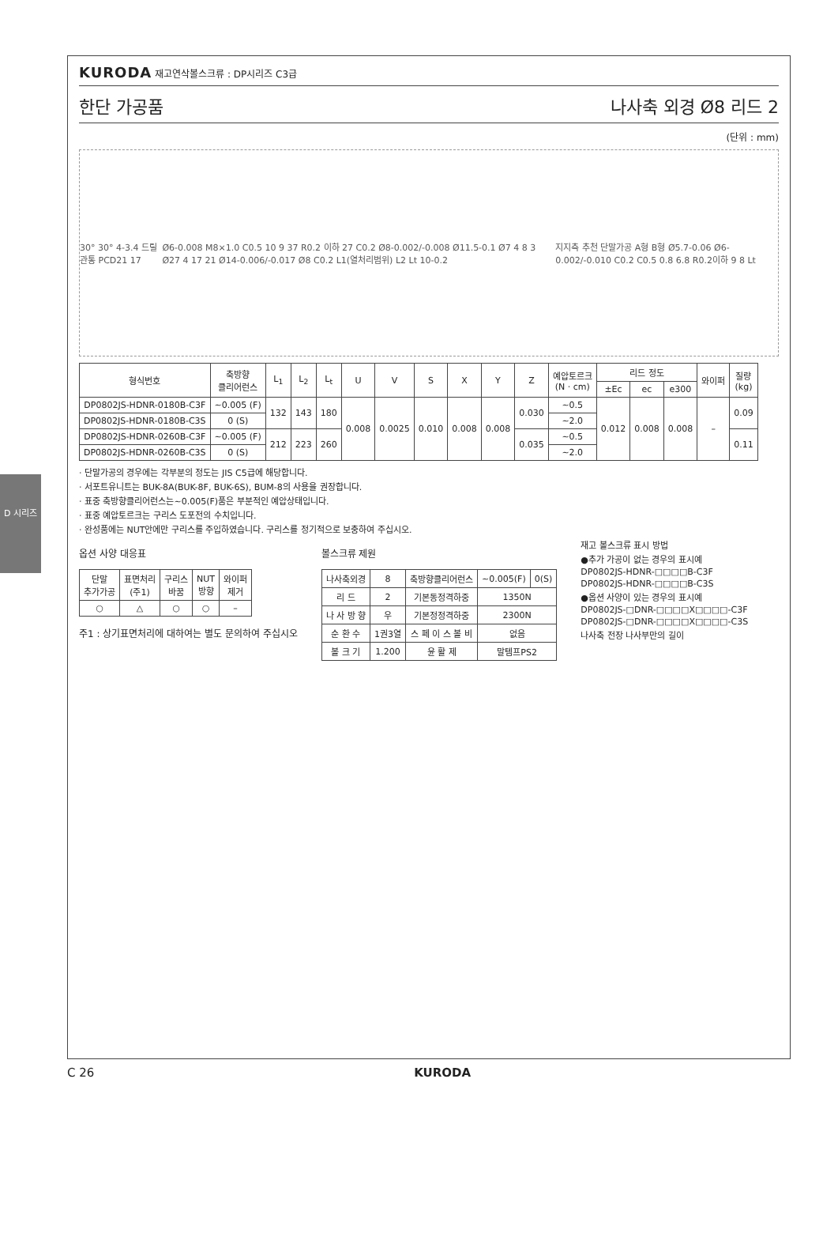D 시리즈
KURODA 재고연삭볼스크류 : DP시리즈 C3급
한단 가공품 나사축 외경 Ø8 리드 2
(단위 : mm)
30° 30° 4-3.4 드릴관통 PCD21 17
Ø6-0.008 M8×1.0 C0.5 10 9 37 R0.2 이하 27 C0.2 Ø8-0.002/-0.008 Ø11.5-0.1 Ø7 4 8 3 Ø27 4 17 21 Ø14-0.006/-0.017 Ø8 C0.2 L1(열처리범위) L2 Lt 10-0.2
지지측 추천 단말가공 A형 B형 Ø5.7-0.06 Ø6-0.002/-0.010 C0.2 C0.5 0.8 6.8 R0.2이하 9 8 Lt
| 형식번호 | 축방향 클리어런스 | L<sub>1</sub> | L<sub>2</sub> | L<sub>t</sub> | U | V | S | X | Y | Z | 예압토르크 (N · cm) | 리드 정도 | | | 와이퍼 | 질량 (kg) |
| --- | --- | --- | --- | --- | --- | --- | --- | --- | --- | --- | --- | --- | --- | --- | --- | --- |
| | | | | | | | | | | | | ±Ec | ec | e300 | | |
| DP0802JS-HDNR-0180B-C3F | ~0.005 (F) | 132 | 143 | 180 | 0.008 | 0.0025 | 0.010 | 0.008 | 0.008 | 0.030 | ~0.5 | 0.012 | 0.008 | 0.008 | – | 0.09 |
| DP0802JS-HDNR-0180B-C3S | 0 (S) | | | | | | | | | | ~2.0 | | | | | |
| DP0802JS-HDNR-0260B-C3F | ~0.005 (F) | 212 | 223 | 260 | | | | | | 0.035 | ~0.5 | | | | | 0.11 |
| DP0802JS-HDNR-0260B-C3S | 0 (S) | | | | | | | | | | ~2.0 | | | | | |
· 단말가공의 경우에는 각부분의 정도는 JIS C5급에 해당합니다.
· 서포트유니트는 BUK-8A(BUK-8F, BUK-6S), BUM-8의 사용을 권장합니다.
· 표중 축방향클리어런스는~0.005(F)품은 부분적인 예압상태입니다.
· 표중 예압토르크는 구리스 도포전의 수치입니다.
· 완성품에는 NUT안에만 구리스를 주입하였습니다. 구리스를 정기적으로 보충하여 주십시오.
옵션 사양 대응표
| 단말 추가가공 | 표면처리 (주1) | 구리스 바꿈 | NUT 방향 | 와이퍼 제거 |
| --- | --- | --- | --- | --- |
| ○ | △ | ○ | ○ | – |
주1 : 상기표면처리에 대하여는 별도 문의하여 주십시오
볼스크류 제원
| 나사축외경 | 8 | 축방향클리어런스 | ~0.005(F) | 0(S) |
| 리 드 | 2 | 기본동정격하중 | 1350N | |
| 나 사 방 향 | 우 | 기본정정격하중 | 2300N | |
| 순 환 수 | 1권3열 | 스 페 이 스 볼 비 | 없음 | |
| 볼 크 기 | 1.200 | 윤 활 제 | 말템프PS2 | |
재고 볼스크류 표시 방법
●추가 가공이 없는 경우의 표시예
DP0802JS-HDNR-□□□□B-C3F
DP0802JS-HDNR-□□□□B-C3S
●옵션 사양이 있는 경우의 표시예
DP0802JS-□DNR-□□□□X□□□□-C3F
DP0802JS-□DNR-□□□□X□□□□-C3S
나사축 전장 나사부만의 길이
C 26 KURODA